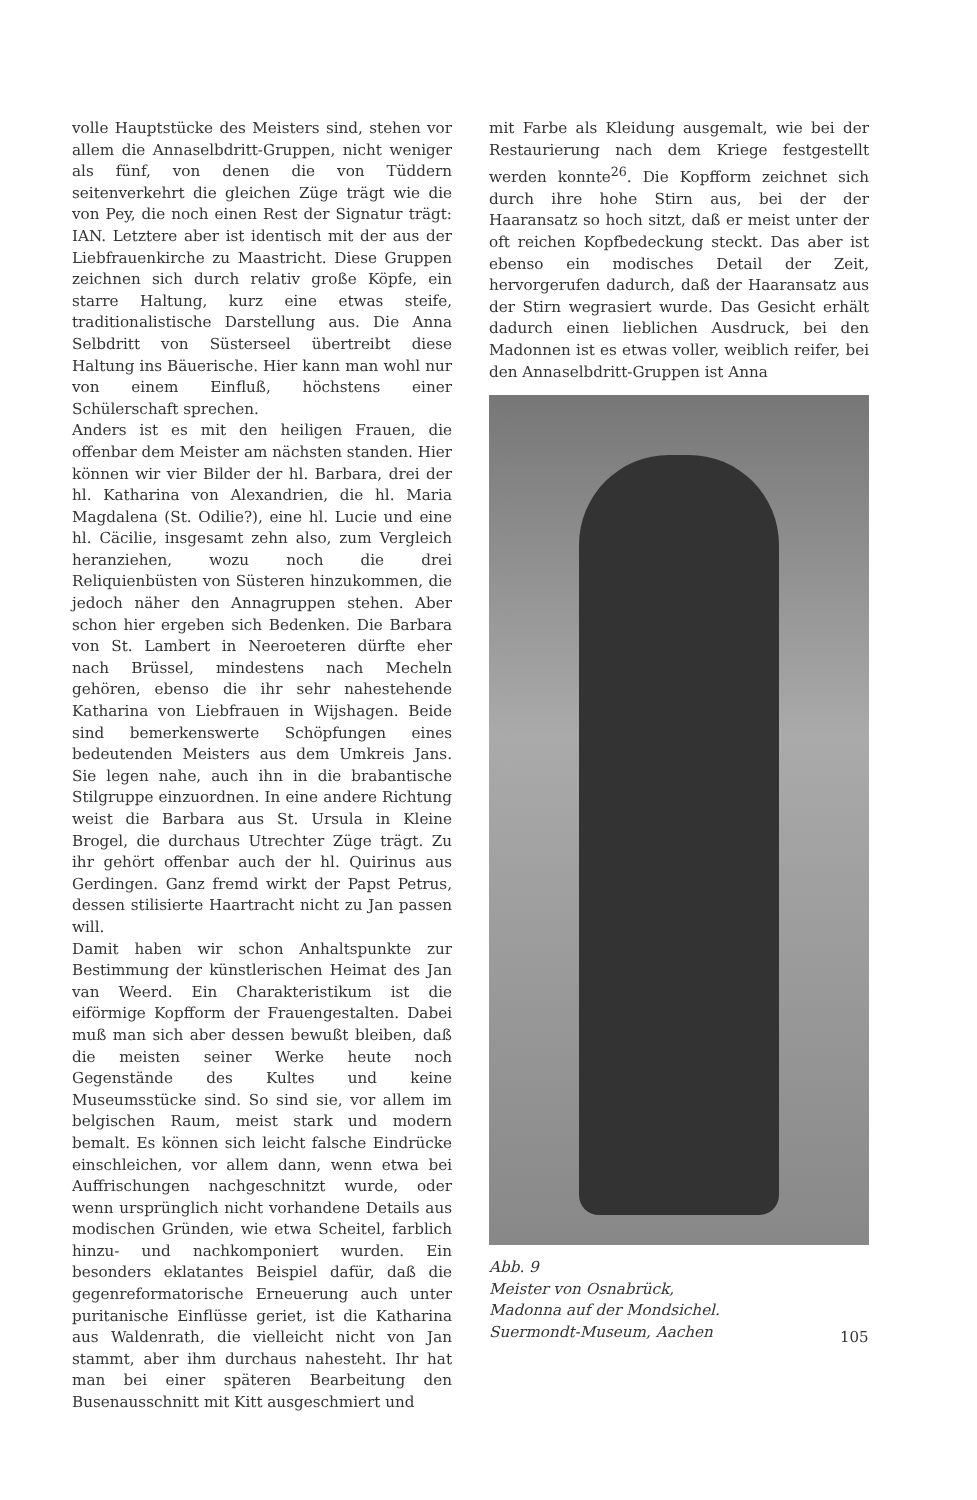volle Hauptstücke des Meisters sind, stehen vor allem die Annaselbdritt-Gruppen, nicht weniger als fünf, von denen die von Tüddern seitenverkehrt die gleichen Züge trägt wie die von Pey, die noch einen Rest der Signatur trägt: IAN. Letztere aber ist identisch mit der aus der Liebfrauenkirche zu Maastricht. Diese Gruppen zeichnen sich durch relativ große Köpfe, ein starre Haltung, kurz eine etwas steife, traditionalistische Darstellung aus. Die Anna Selbdritt von Süsterseel übertreibt diese Haltung ins Bäuerische. Hier kann man wohl nur von einem Einfluß, höchstens einer Schülerschaft sprechen.
Anders ist es mit den heiligen Frauen, die offenbar dem Meister am nächsten standen. Hier können wir vier Bilder der hl. Barbara, drei der hl. Katharina von Alexandrien, die hl. Maria Magdalena (St. Odilie?), eine hl. Lucie und eine hl. Cäcilie, insgesamt zehn also, zum Vergleich heranziehen, wozu noch die drei Reliquienbüsten von Süsteren hinzukommen, die jedoch näher den Annagruppen stehen. Aber schon hier ergeben sich Bedenken. Die Barbara von St. Lambert in Neeroeteren dürfte eher nach Brüssel, mindestens nach Mecheln gehören, ebenso die ihr sehr nahestehende Katharina von Liebfrauen in Wijshagen. Beide sind bemerkenswerte Schöpfungen eines bedeutenden Meisters aus dem Umkreis Jans. Sie legen nahe, auch ihn in die brabantische Stilgruppe einzuordnen. In eine andere Richtung weist die Barbara aus St. Ursula in Kleine Brogel, die durchaus Utrechter Züge trägt. Zu ihr gehört offenbar auch der hl. Quirinus aus Gerdingen. Ganz fremd wirkt der Papst Petrus, dessen stilisierte Haartracht nicht zu Jan passen will.
Damit haben wir schon Anhaltspunkte zur Bestimmung der künstlerischen Heimat des Jan van Weerd. Ein Charakteristikum ist die eiförmige Kopfform der Frauengestalten. Dabei muß man sich aber dessen bewußt bleiben, daß die meisten seiner Werke heute noch Gegenstände des Kultes und keine Museumsstücke sind. So sind sie, vor allem im belgischen Raum, meist stark und modern bemalt. Es können sich leicht falsche Eindrücke einschleichen, vor allem dann, wenn etwa bei Auffrischungen nachgeschnitzt wurde, oder wenn ursprünglich nicht vorhandene Details aus modischen Gründen, wie etwa Scheitel, farblich hinzu- und nachkomponiert wurden. Ein besonders eklatantes Beispiel dafür, daß die gegenreformatorische Erneuerung auch unter puritanische Einflüsse geriet, ist die Katharina aus Waldenrath, die vielleicht nicht von Jan stammt, aber ihm durchaus nahesteht. Ihr hat man bei einer späteren Bearbeitung den Busenausschnitt mit Kitt ausgeschmiert und
mit Farbe als Kleidung ausgemalt, wie bei der Restaurierung nach dem Kriege festgestellt werden konnte<sup>26</sup>. Die Kopfform zeichnet sich durch ihre hohe Stirn aus, bei der der Haaransatz so hoch sitzt, daß er meist unter der oft reichen Kopfbedeckung steckt. Das aber ist ebenso ein modisches Detail der Zeit, hervorgerufen dadurch, daß der Haaransatz aus der Stirn wegrasiert wurde. Das Gesicht erhält dadurch einen lieblichen Ausdruck, bei den Madonnen ist es etwas voller, weiblich reifer, bei den Annaselbdritt-Gruppen ist Anna
Abb. 9
Meister von Osnabrück,
Madonna auf der Mondsichel.
Suermondt-Museum, Aachen
105